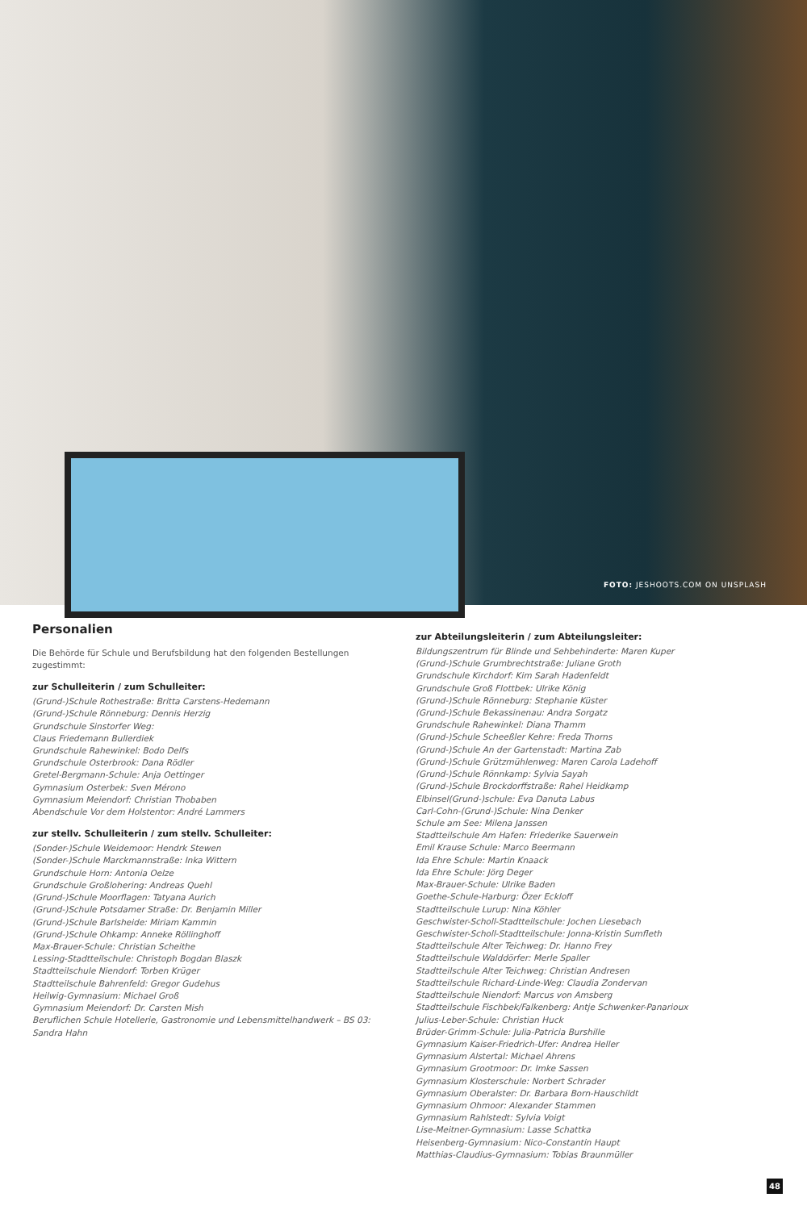FOTO: JESHOOTS.COM ON UNSPLASH
Personalien
Die Behörde für Schule und Berufsbildung hat den folgenden Bestellungen zugestimmt:
zur Schulleiterin / zum Schulleiter:
(Grund-)Schule Rothestraße: Britta Carstens-Hedemann
(Grund-)Schule Rönneburg: Dennis Herzig
Grundschule Sinstorfer Weg:
Claus Friedemann Bullerdiek
Grundschule Rahewinkel: Bodo Delfs
Grundschule Osterbrook: Dana Rödler
Gretel-Bergmann-Schule: Anja Oettinger
Gymnasium Osterbek: Sven Mérono
Gymnasium Meiendorf: Christian Thobaben
Abendschule Vor dem Holstentor: André Lammers
zur stellv. Schulleiterin / zum stellv. Schulleiter:
(Sonder-)Schule Weidemoor: Hendrk Stewen
(Sonder-)Schule Marckmannstraße: Inka Wittern
Grundschule Horn: Antonia Oelze
Grundschule Großlohering: Andreas Quehl
(Grund-)Schule Moorflagen: Tatyana Aurich
(Grund-)Schule Potsdamer Straße: Dr. Benjamin Miller
(Grund-)Schule Barlsheide: Miriam Kammin
(Grund-)Schule Ohkamp: Anneke Röllinghoff
Max-Brauer-Schule: Christian Scheithe
Lessing-Stadtteilschule: Christoph Bogdan Blaszk
Stadtteilschule Niendorf: Torben Krüger
Stadtteilschule Bahrenfeld: Gregor Gudehus
Heilwig-Gymnasium: Michael Groß
Gymnasium Meiendorf: Dr. Carsten Mish
Beruflichen Schule Hotellerie, Gastronomie und Lebensmittelhandwerk – BS 03: Sandra Hahn
zur Abteilungsleiterin / zum Abteilungsleiter:
Bildungszentrum für Blinde und Sehbehinderte: Maren Kuper
(Grund-)Schule Grumbrechtstraße: Juliane Groth
Grundschule Kirchdorf: Kim Sarah Hadenfeldt
Grundschule Groß Flottbek: Ulrike König
(Grund-)Schule Rönneburg: Stephanie Küster
(Grund-)Schule Bekassinenau: Andra Sorgatz
Grundschule Rahewinkel: Diana Thamm
(Grund-)Schule Scheeßler Kehre: Freda Thorns
(Grund-)Schule An der Gartenstadt: Martina Zab
(Grund-)Schule Grützmühlenweg: Maren Carola Ladehoff
(Grund-)Schule Rönnkamp: Sylvia Sayah
(Grund-)Schule Brockdorffstraße: Rahel Heidkamp
Elbinsel(Grund-)schule: Eva Danuta Labus
Carl-Cohn-(Grund-)Schule: Nina Denker
Schule am See: Milena Janssen
Stadtteilschule Am Hafen: Friederike Sauerwein
Emil Krause Schule: Marco Beermann
Ida Ehre Schule: Martin Knaack
Ida Ehre Schule: Jörg Deger
Max-Brauer-Schule: Ulrike Baden
Goethe-Schule-Harburg: Özer Eckloff
Stadtteilschule Lurup: Nina Köhler
Geschwister-Scholl-Stadtteilschule: Jochen Liesebach
Geschwister-Scholl-Stadtteilschule: Jonna-Kristin Sumfleth
Stadtteilschule Alter Teichweg: Dr. Hanno Frey
Stadtteilschule Walddörfer: Merle Spaller
Stadtteilschule Alter Teichweg: Christian Andresen
Stadtteilschule Richard-Linde-Weg: Claudia Zondervan
Stadtteilschule Niendorf: Marcus von Amsberg
Stadtteilschule Fischbek/Falkenberg: Antje Schwenker-Panarioux
Julius-Leber-Schule: Christian Huck
Brüder-Grimm-Schule: Julia-Patricia Burshille
Gymnasium Kaiser-Friedrich-Ufer: Andrea Heller
Gymnasium Alstertal: Michael Ahrens
Gymnasium Grootmoor: Dr. Imke Sassen
Gymnasium Klosterschule: Norbert Schrader
Gymnasium Oberalster: Dr. Barbara Born-Hauschildt
Gymnasium Ohmoor: Alexander Stammen
Gymnasium Rahlstedt: Sylvia Voigt
Lise-Meitner-Gymnasium: Lasse Schattka
Heisenberg-Gymnasium: Nico-Constantin Haupt
Matthias-Claudius-Gymnasium: Tobias Braunmüller
48